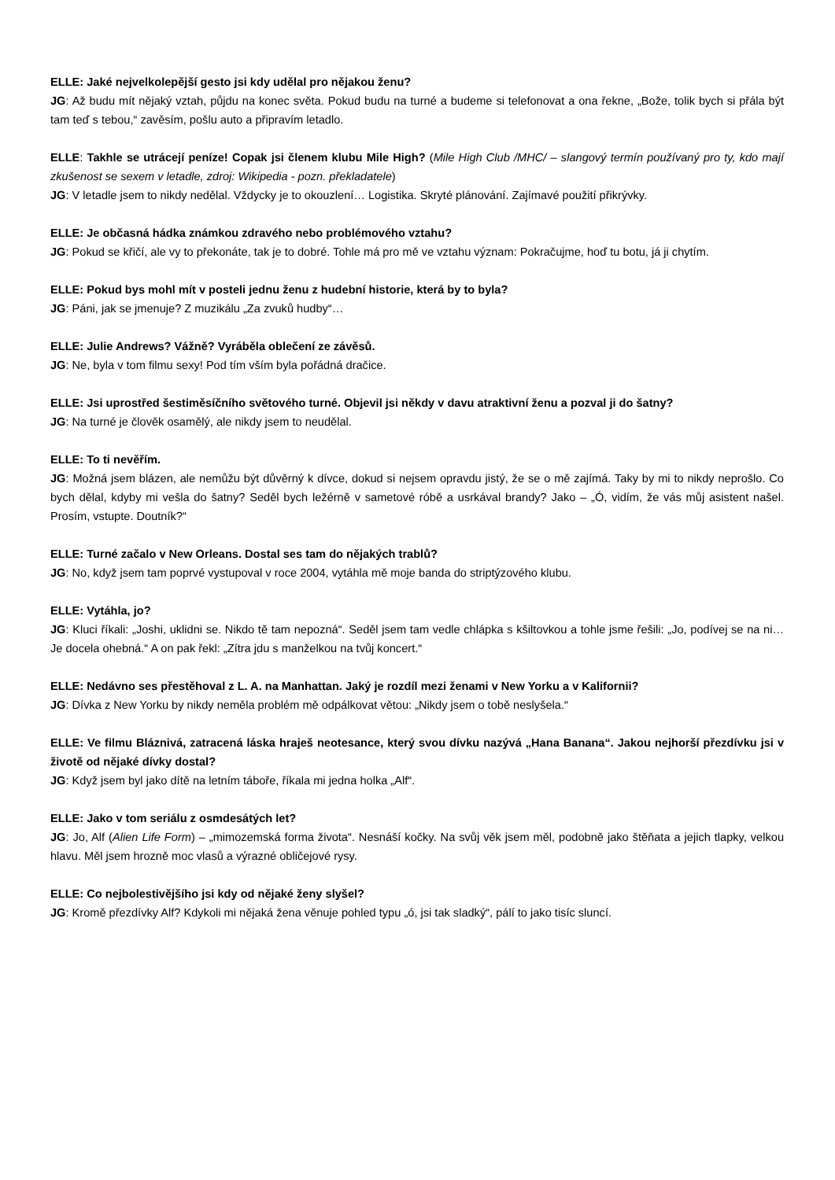ELLE: Jaké nejvelkolepější gesto jsi kdy udělal pro nějakou ženu?
JG: Až budu mít nějaký vztah, půjdu na konec světa. Pokud budu na turné a budeme si telefonovat a ona řekne, „Bože, tolik bych si přála být tam teď s tebou,“ zavěsím, pošlu auto a připravím letadlo.
ELLE: Takhle se utrácejí peníze! Copak jsi členem klubu Mile High? (Mile High Club /MHC/ – slangový termín používaný pro ty, kdo mají zkušenost se sexem v letadle, zdroj: Wikipedia - pozn. překladatele)
JG: V letadle jsem to nikdy nedělal. Vždycky je to okouzlení… Logistika. Skryté plánování. Zajímavé použití přikrývky.
ELLE: Je občasná hádka známkou zdravého nebo problémového vztahu?
JG: Pokud se křičí, ale vy to překonáte, tak je to dobré. Tohle má pro mě ve vztahu význam: Pokračujme, hoď tu botu, já ji chytím.
ELLE: Pokud bys mohl mít v posteli jednu ženu z hudební historie, která by to byla?
JG: Páni, jak se jmenuje? Z muzikálu „Za zvuků hudby“…
ELLE: Julie Andrews? Vážně? Vyráběla oblečení ze závěsů.
JG: Ne, byla v tom filmu sexy! Pod tím vším byla pořádná dračice.
ELLE: Jsi uprostřed šestiměsíčního světového turné. Objevil jsi někdy v davu atraktivní ženu a pozval ji do šatny?
JG: Na turné je člověk osamělý, ale nikdy jsem to neudělal.
ELLE: To ti nevěřím.
JG: Možná jsem blázen, ale nemůžu být důvěrný k dívce, dokud si nejsem opravdu jistý, že se o mě zajímá. Taky by mi to nikdy neprošlo. Co bych dělal, kdyby mi vešla do šatny? Seděl bych ležérně v sametové róbě a usrkával brandy? Jako – „Ó, vidím, že vás můj asistent našel. Prosím, vstupte. Doutník?“
ELLE: Turné začalo v New Orleans. Dostal ses tam do nějakých trablů?
JG: No, když jsem tam poprvé vystupoval v roce 2004, vytáhla mě moje banda do striptýzového klubu.
ELLE: Vytáhla, jo?
JG: Kluci říkali: „Joshi, uklidni se. Nikdo tě tam nepozná“. Seděl jsem tam vedle chlápka s kšiltovkou a tohle jsme řešili: „Jo, podívej se na ni… Je docela ohebná.“ A on pak řekl: „Zítra jdu s manželkou na tvůj koncert.“
ELLE: Nedávno ses přestěhoval z L. A. na Manhattan. Jaký je rozdíl mezi ženami v New Yorku a v Kalifornii?
JG: Dívka z New Yorku by nikdy neměla problém mě odpálkovat větou: „Nikdy jsem o tobě neslyšela.“
ELLE: Ve filmu Bláznivá, zatracená láska hraješ neotesance, který svou dívku nazývá „Hana Banana“. Jakou nejhorší přezdívku jsi v životě od nějaké dívky dostal?
JG: Když jsem byl jako dítě na letním táboře, říkala mi jedna holka „Alf“.
ELLE: Jako v tom seriálu z osmdesátých let?
JG: Jo, Alf (Alien Life Form) – „mimozemská forma života“. Nesnáší kočky. Na svůj věk jsem měl, podobně jako štěňata a jejich tlapky, velkou hlavu. Měl jsem hrozně moc vlasů a výrazné obličejové rysy.
ELLE: Co nejbolestivějšího jsi kdy od nějaké ženy slyšel?
JG: Kromě přezdívky Alf? Kdykoli mi nějaká žena věnuje pohled typu „ó, jsi tak sladký“, pálí to jako tisíc sluncí.